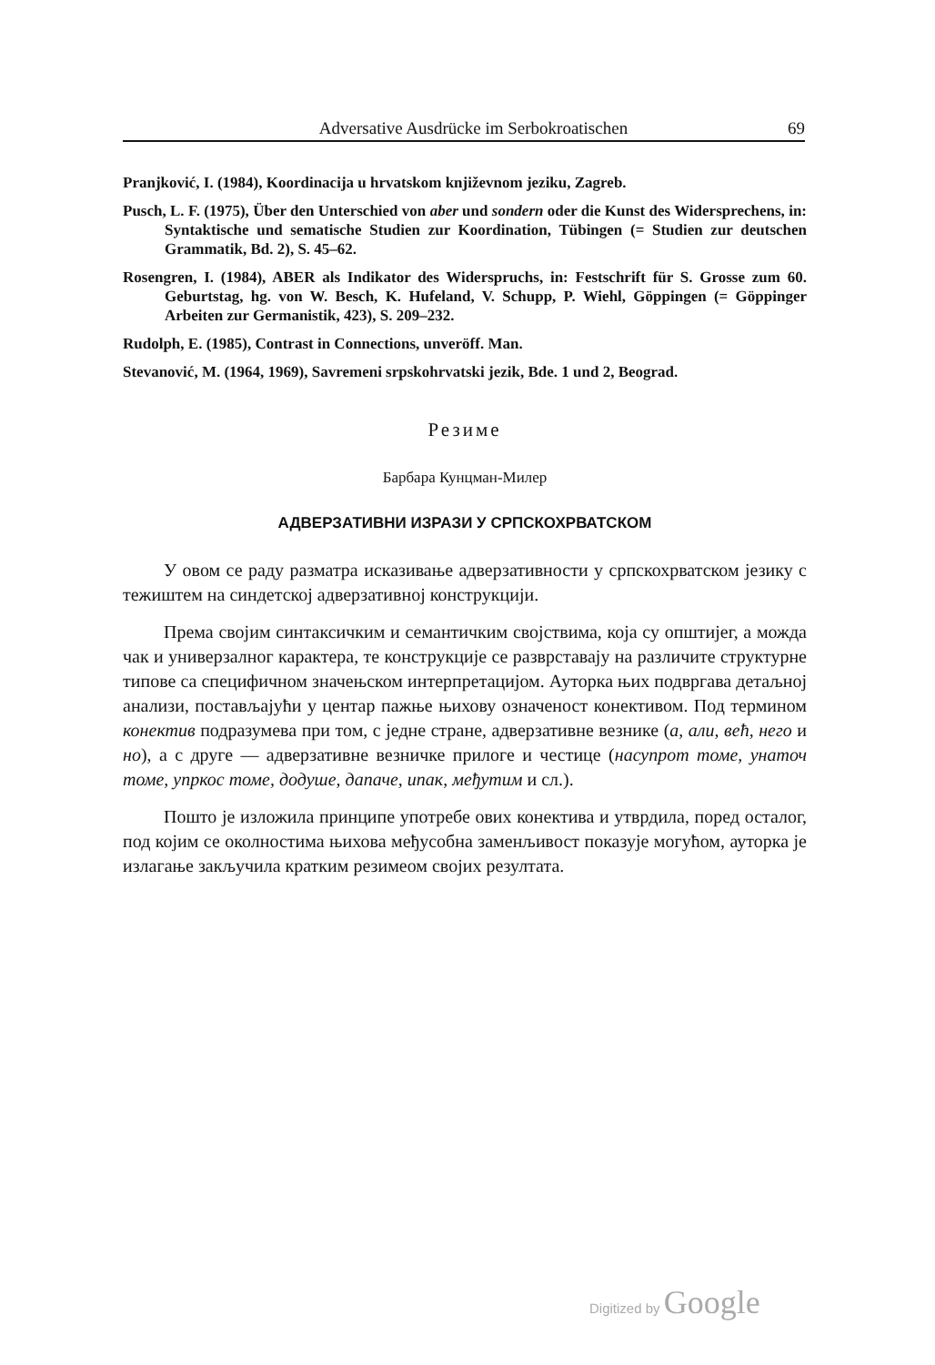Adversative Ausdrücke im Serbokroatischen 69
Pranjković, I. (1984), Koordinacija u hrvatskom književnom jeziku, Zagreb.
Pusch, L. F. (1975), Über den Unterschied von aber und sondern oder die Kunst des Widersprechens, in: Syntaktische und sematische Studien zur Koordination, Tübingen (= Studien zur deutschen Grammatik, Bd. 2), S. 45–62.
Rosengren, I. (1984), ABER als Indikator des Widerspruchs, in: Festschrift für S. Grosse zum 60. Geburtstag, hg. von W. Besch, K. Hufeland, V. Schupp, P. Wiehl, Göppingen (= Göppinger Arbeiten zur Germanistik, 423), S. 209–232.
Rudolph, E. (1985), Contrast in Connections, unveröff. Man.
Stevanović, M. (1964, 1969), Savremeni srpskohrvatski jezik, Bde. 1 und 2, Beograd.
Резиме
Барбара Кунцман-Милер
АДВЕРЗАТИВНИ ИЗРАЗИ У СРПСКОХРВАТСКОМ
У овом се раду разматра исказивање адверзативности у српскохрватском језику с тежиштем на синдетској адверзативној конструкцији.
Према својим синтаксичким и семантичким својствима, која су општијег, а можда чак и универзалног карактера, те конструкције се разврставају на различите структурне типове са специфичном значењском интерпретацијом. Ауторка њих подвргава детаљној анализи, постављајући у центар пажње њихову означеност конективом. Под термином конектив подразумева при том, с једне стране, адверзативне везнике (а, али, већ, него и но), а с друге — адверзативне везничке прилоге и честице (насупрот томе, унаточ томе, упркос томе, додуше, дапаче, ипак, међутим и сл.).
Пошто је изложила принципе употребе ових конектива и утврдила, поред осталог, под којим се околностима њихова међусобна заменљивост показује могућом, ауторка је излагање закључила кратким резимеом својих резултата.
Digitized by Google